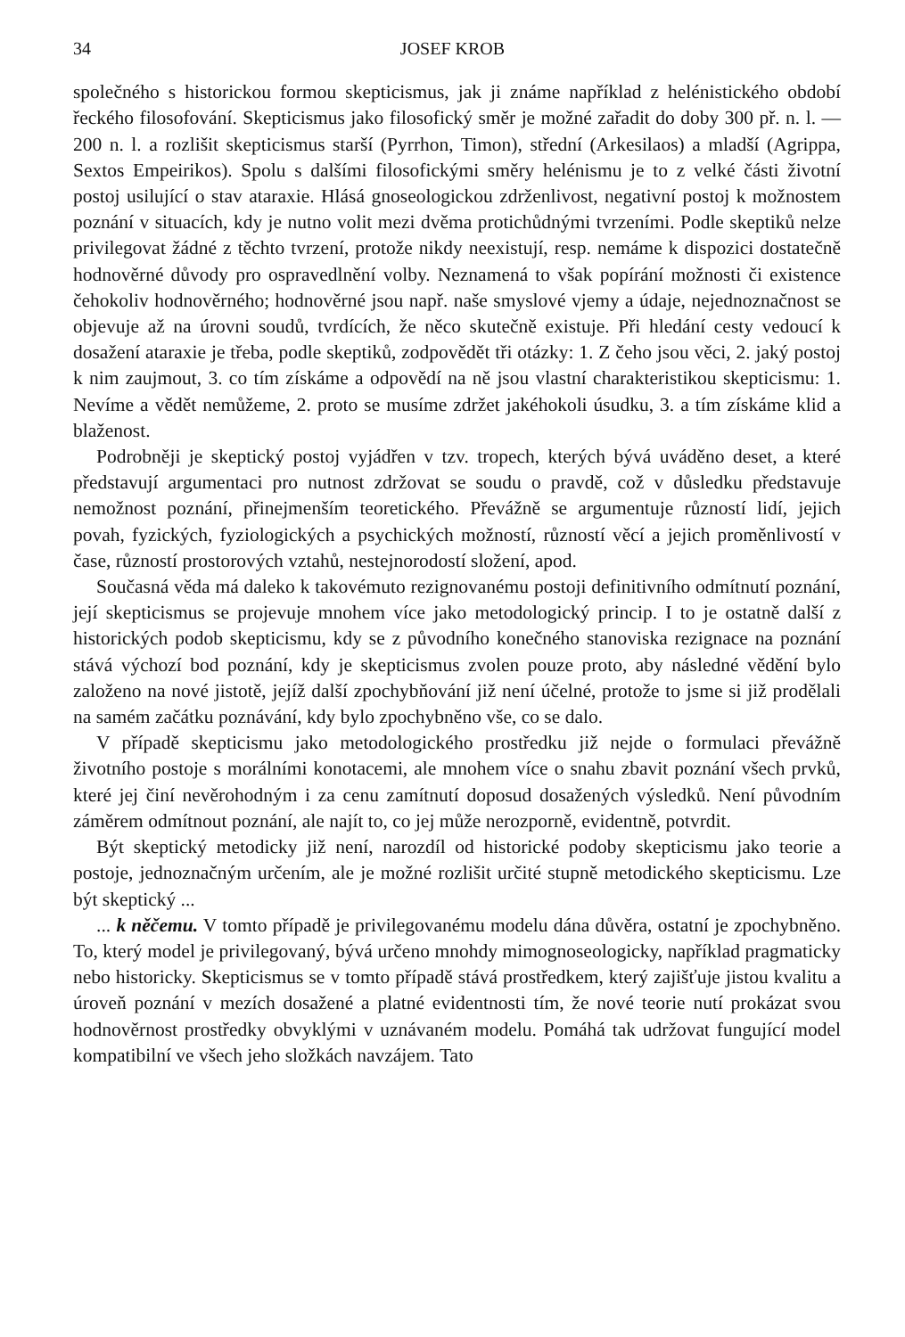34 JOSEF KROB
společného s historickou formou skepticismus, jak ji známe například z helénistického období řeckého filosofování. Skepticismus jako filosofický směr je možné zařadit do doby 300 př. n. l. — 200 n. l. a rozlišit skepticismus starší (Pyrrhon, Timon), střední (Arkesilaos) a mladší (Agrippa, Sextos Empeirikos). Spolu s dalšími filosofickými směry helénismu je to z velké části životní postoj usilující o stav ataraxie. Hlásá gnoseologickou zdrženlivost, negativní postoj k možnostem poznání v situacích, kdy je nutno volit mezi dvěma protichůdnými tvrzeními. Podle skeptiků nelze privilegovat žádné z těchto tvrzení, protože nikdy neexistují, resp. nemáme k dispozici dostatečně hodnověrné důvody pro ospravedlnění volby. Neznamená to však popírání možnosti či existence čehokoliv hodnověrného; hodnověrné jsou např. naše smyslové vjemy a údaje, nejednoznačnost se objevuje až na úrovni soudů, tvrdících, že něco skutečně existuje. Při hledání cesty vedoucí k dosažení ataraxie je třeba, podle skeptiků, zodpovědět tři otázky: 1. Z čeho jsou věci, 2. jaký postoj k nim zaujmout, 3. co tím získáme a odpovědí na ně jsou vlastní charakteristikou skepticismu: 1. Nevíme a vědět nemůžeme, 2. proto se musíme zdržet jakéhokoli úsudku, 3. a tím získáme klid a blaženost.
Podrobněji je skeptický postoj vyjádřen v tzv. tropech, kterých bývá uváděno deset, a které představují argumentaci pro nutnost zdržovat se soudu o pravdě, což v důsledku představuje nemožnost poznání, přinejmenším teoretického. Převážně se argumentuje růzností lidí, jejich povah, fyzických, fyziologických a psychických možností, růzností věcí a jejich proměnlivostí v čase, růzností prostorových vztahů, nestejnorodostí složení, apod.
Současná věda má daleko k takovémuto rezignovanému postoji definitivního odmítnutí poznání, její skepticismus se projevuje mnohem více jako metodologický princip. I to je ostatně další z historických podob skepticismu, kdy se z původního konečného stanoviska rezignace na poznání stává výchozí bod poznání, kdy je skepticismus zvolen pouze proto, aby následné vědění bylo založeno na nové jistotě, jejíž další zpochybňování již není účelné, protože to jsme si již prodělali na samém začátku poznávání, kdy bylo zpochybněno vše, co se dalo.
V případě skepticismu jako metodologického prostředku již nejde o formulaci převážně životního postoje s morálními konotacemi, ale mnohem více o snahu zbavit poznání všech prvků, které jej činí nevěrohodným i za cenu zamítnutí doposud dosažených výsledků. Není původním záměrem odmítnout poznání, ale najít to, co jej může nerozporně, evidentně, potvrdit.
Být skeptický metodicky již není, narozdíl od historické podoby skepticismu jako teorie a postoje, jednoznačným určením, ale je možné rozlišit určité stupně metodického skepticismu. Lze být skeptický ...
... k něčemu. V tomto případě je privilegovanému modelu dána důvěra, ostatní je zpochybněno. To, který model je privilegovaný, bývá určeno mnohdy mimognoseologicky, například pragmaticky nebo historicky. Skepticismus se v tomto případě stává prostředkem, který zajišťuje jistou kvalitu a úroveň poznání v mezích dosažené a platné evidentnosti tím, že nové teorie nutí prokázat svou hodnověrnost prostředky obvyklými v uznávaném modelu. Pomáhá tak udržovat fungující model kompatibilní ve všech jeho složkách navzájem. Tato